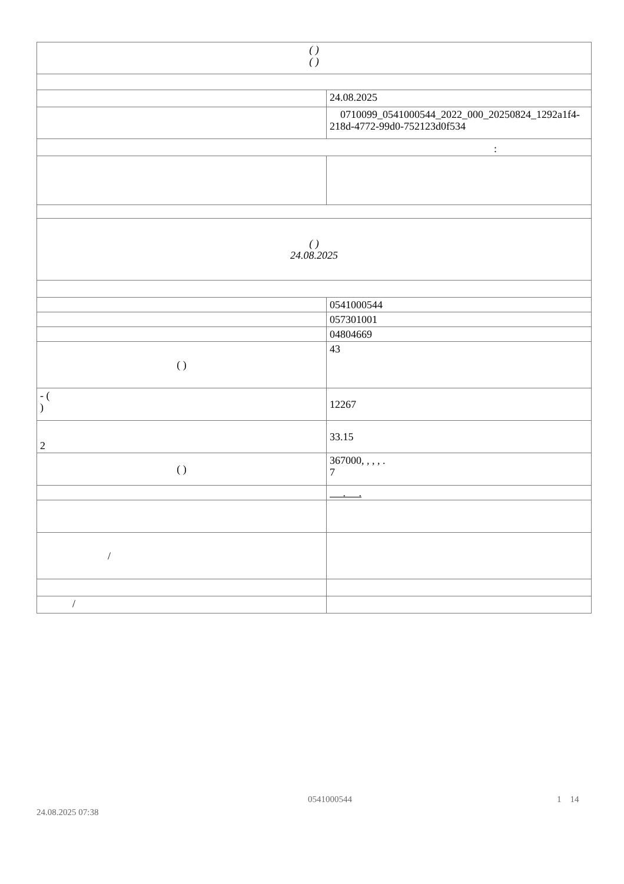| ( ) ( ) | |
| | 24.08.2025 |
| | 0710099_0541000544_2022_000_20250824_1292a1f4-218d-4772-99d0-752123d0f534 |
| : | |
| ( ) 24.08.2025 | |
| | 0541000544 |
| | 057301001 |
| | 04804669 |
| ( ) | 43 |
| - ( ) | 12267 |
| 2 | 33.15 |
| ( ) | 367000, , , , . 7 |
| | . . |
| / | |
| / | |
0541000544 1 14
24.08.2025 07:38